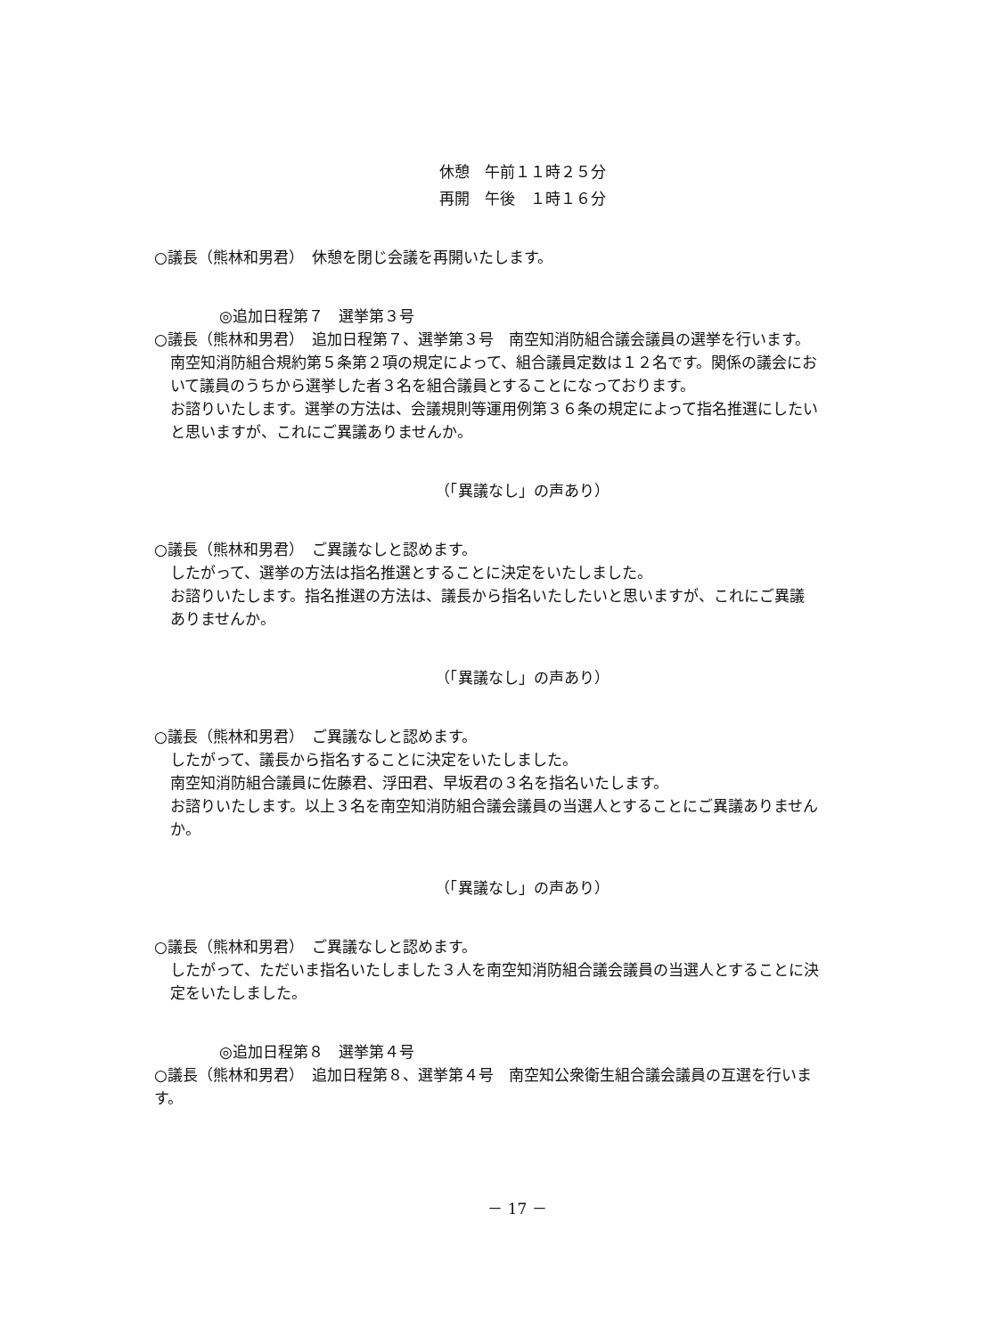休憩　午前１１時２５分
再開　午後　１時１６分
○議長（熊林和男君）　休憩を閉じ会議を再開いたします。
◎追加日程第７　選挙第３号
○議長（熊林和男君）　追加日程第７、選挙第３号　南空知消防組合議会議員の選挙を行います。
南空知消防組合規約第５条第２項の規定によって、組合議員定数は１２名です。関係の議会において議員のうちから選挙した者３名を組合議員とすることになっております。
お諮りいたします。選挙の方法は、会議規則等運用例第３６条の規定によって指名推選にしたいと思いますが、これにご異議ありませんか。
（「異議なし」の声あり）
○議長（熊林和男君）　ご異議なしと認めます。
したがって、選挙の方法は指名推選とすることに決定をいたしました。
お諮りいたします。指名推選の方法は、議長から指名いたしたいと思いますが、これにご異議ありませんか。
（「異議なし」の声あり）
○議長（熊林和男君）　ご異議なしと認めます。
したがって、議長から指名することに決定をいたしました。
南空知消防組合議員に佐藤君、浮田君、早坂君の３名を指名いたします。
お諮りいたします。以上３名を南空知消防組合議会議員の当選人とすることにご異議ありませんか。
（「異議なし」の声あり）
○議長（熊林和男君）　ご異議なしと認めます。
したがって、ただいま指名いたしました３人を南空知消防組合議会議員の当選人とすることに決定をいたしました。
◎追加日程第８　選挙第４号
○議長（熊林和男君）　追加日程第８、選挙第４号　南空知公衆衛生組合議会議員の互選を行います。
－ 17 －